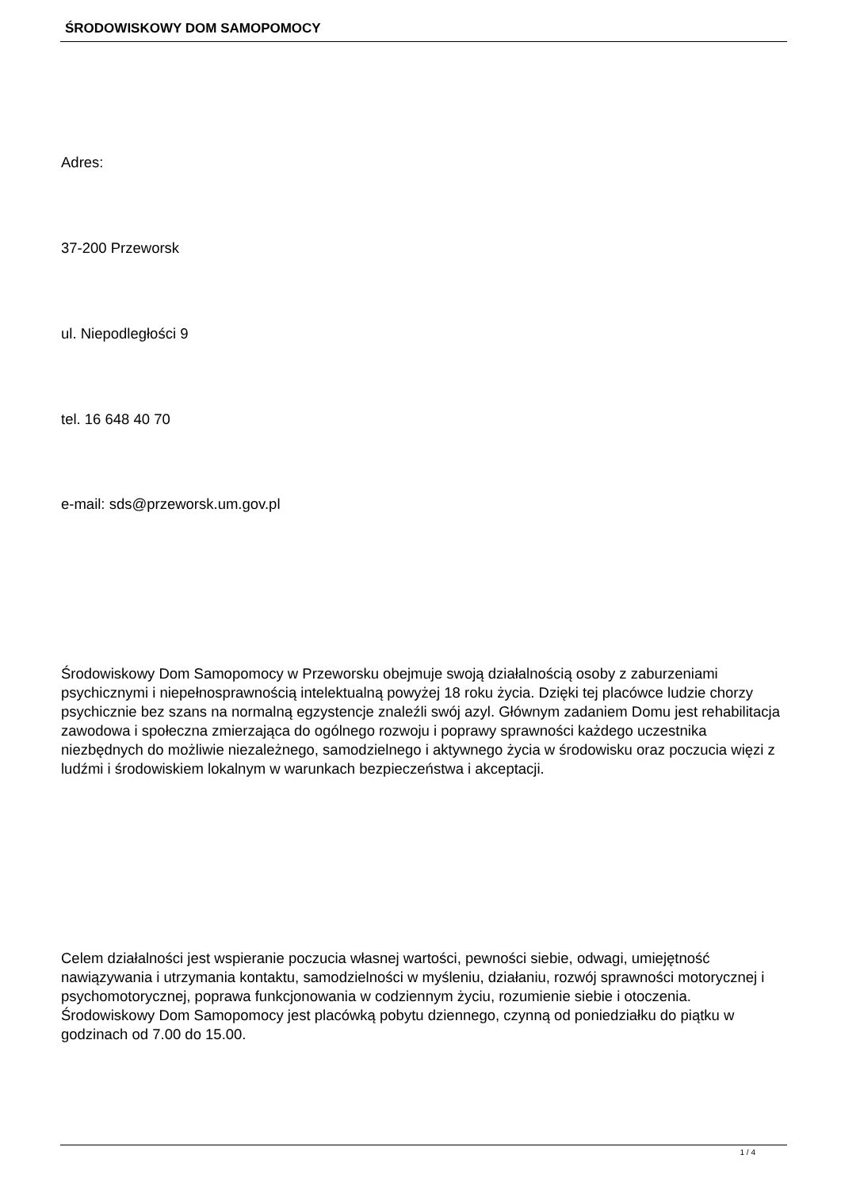ŚRODOWISKOWY DOM SAMOPOMOCY
Adres:
37-200 Przeworsk
ul. Niepodległości 9
tel. 16 648 40 70
e-mail: sds@przeworsk.um.gov.pl
Środowiskowy Dom Samopomocy w Przeworsku obejmuje swoją działalnością osoby z zaburzeniami psychicznymi i niepełnosprawnością intelektualną powyżej 18 roku życia. Dzięki tej placówce ludzie chorzy psychicznie bez szans na normalną egzystencje znaleźli swój azyl. Głównym zadaniem Domu jest rehabilitacja zawodowa i społeczna zmierzająca do ogólnego rozwoju i poprawy sprawności każdego uczestnika niezbędnych do możliwie niezależnego, samodzielnego i aktywnego życia w środowisku oraz poczucia więzi z ludźmi i środowiskiem lokalnym w warunkach bezpieczeństwa i akceptacji.
Celem działalności jest wspieranie poczucia własnej wartości, pewności siebie, odwagi, umiejętność nawiązywania i utrzymania kontaktu, samodzielności w myśleniu, działaniu, rozwój sprawności motorycznej i psychomotorycznej, poprawa funkcjonowania w codziennym życiu, rozumienie siebie i otoczenia. Środowiskowy Dom Samopomocy jest placówką pobytu dziennego, czynną od poniedziałku do piątku w godzinach od 7.00 do 15.00.
1 / 4